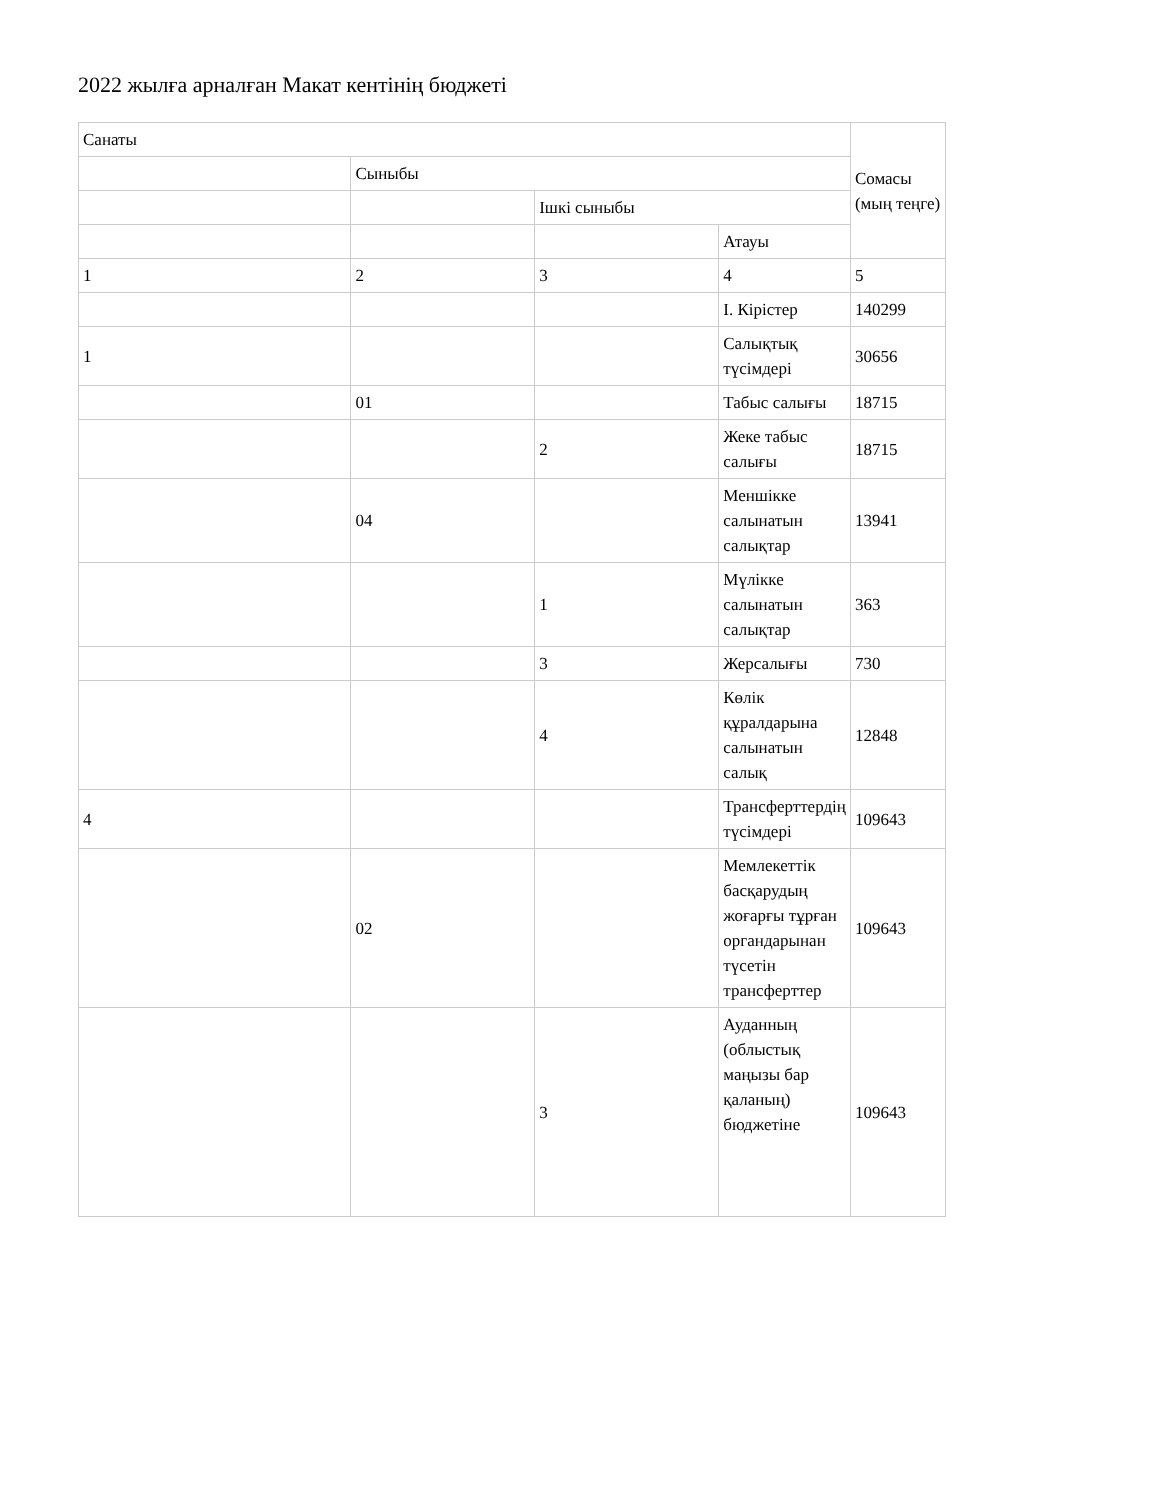2022 жылға арналған Макат кентінің бюджеті
| Санаты | | | | Сомасы (мың теңге) |
| | Сыныбы | | | |
| | | Ішкі сыныбы | | |
| | | | Атауы | |
| 1 | 2 | 3 | 4 | 5 |
| | | | І. Кірістер | 140299 |
| 1 | | | Салықтық түсімдері | 30656 |
| | 01 | | Табыс салығы | 18715 |
| | | 2 | Жеке табыс салығы | 18715 |
| | 04 | | Меншікке салынатын салықтар | 13941 |
| | | 1 | Мүлікке салынатын салықтар | 363 |
| | | 3 | Жерсалығы | 730 |
| | | 4 | Көлік құралдарына салынатын салық | 12848 |
| 4 | | | Трансферттердің түсімдері | 109643 |
| | 02 | | Мемлекеттік басқарудың жоғарғы тұрған органдарынан түсетін трансферттер | 109643 |
| | | 3 | Ауданның (облыстық маңызы бар қаланың) бюджетіне | 109643 |